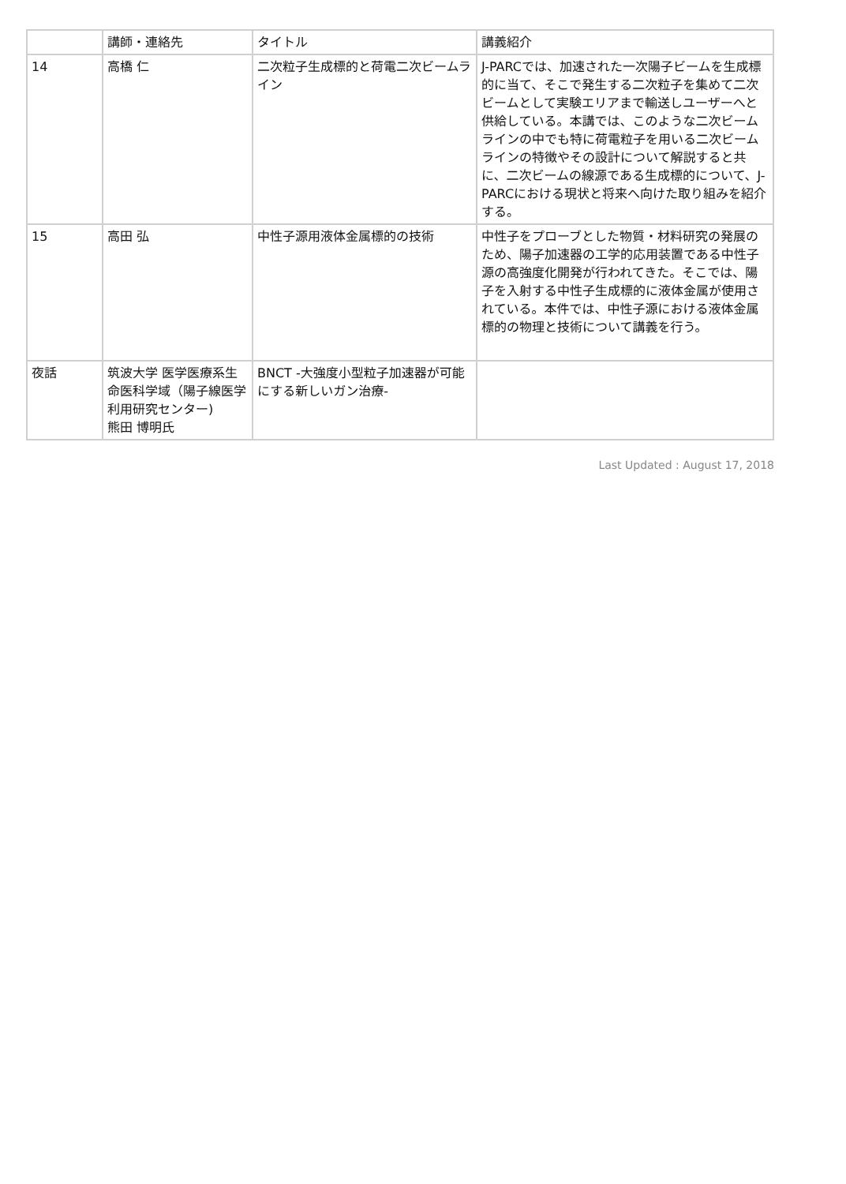| | 講師・連絡先 | タイトル | 講義紹介 |
| 14 | 高橋 仁 | 二次粒子生成標的と荷電二次ビームライン | J-PARCでは、加速された一次陽子ビームを生成標的に当て、そこで発生する二次粒子を集めて二次ビームとして実験エリアまで輸送しユーザーへと供給している。本講では、このような二次ビームラインの中でも特に荷電粒子を用いる二次ビームラインの特徴やその設計について解説すると共に、二次ビームの線源である生成標的について、J-PARCにおける現状と将来へ向けた取り組みを紹介する。 |
| 15 | 高田 弘 | 中性子源用液体金属標的の技術 | 中性子をプローブとした物質・材料研究の発展のため、陽子加速器の工学的応用装置である中性子源の高強度化開発が行われてきた。そこでは、陽子を入射する中性子生成標的に液体金属が使用されている。本件では、中性子源における液体金属標的の物理と技術について講義を行う。 |
| 夜話 | 筑波大学 医学医療系生命医科学域（陽子線医学利用研究センター) 熊田 博明氏 | BNCT -大強度小型粒子加速器が可能にする新しいガン治療- | |
Last Updated : August 17, 2018